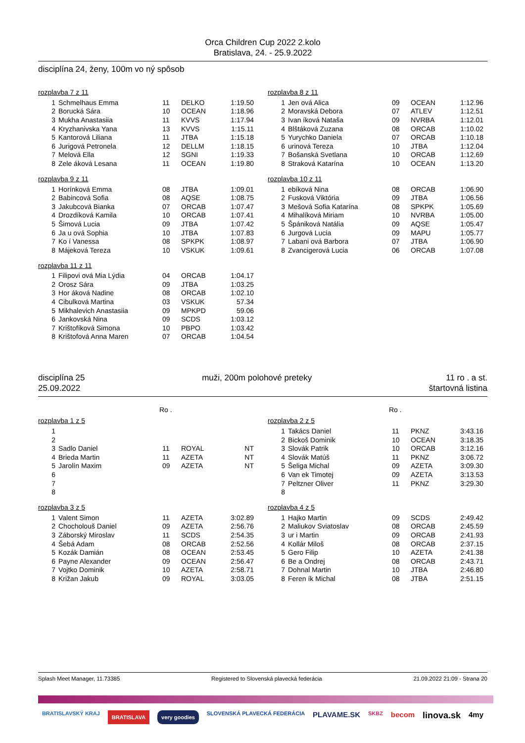Orca Children Cup 2022 2.kolo
Bratislava, 24. - 25.9.2022
disciplína 24, ženy, 100m vo ný spôsob
rozplavba 7 z 11
| 1 | Schmelhaus Emma | 11 | DELKO | 1:19.50 |
| 2 | Borucká Sára | 10 | OCEAN | 1:18.96 |
| 3 | Mukha Anastasiia | 11 | KVVS | 1:17.94 |
| 4 | Kryzhanivska Yana | 13 | KVVS | 1:15.11 |
| 5 | Kantorová Liliana | 11 | JTBA | 1:15.18 |
| 6 | Jurigová Petronela | 12 | DELLM | 1:18.15 |
| 7 | Melová Ella | 12 | SGNI | 1:19.33 |
| 8 | Zele áková Lesana | 11 | OCEAN | 1:19.80 |
rozplavba 9 z 11
| 1 | Horínková Emma | 08 | JTBA | 1:09.01 |
| 2 | Babincová Sofia | 08 | AQSE | 1:08.75 |
| 3 | Jakubcová Bianka | 07 | ORCAB | 1:07.47 |
| 4 | Drozdíková Kamila | 10 | ORCAB | 1:07.41 |
| 5 | Šimová Lucia | 09 | JTBA | 1:07.42 |
| 6 | Ja u ová Sophia | 10 | JTBA | 1:07.83 |
| 7 | Ko í Vanessa | 08 | SPKPK | 1:08.97 |
| 8 | Májeková Tereza | 10 | VSKUK | 1:09.61 |
rozplavba 11 z 11
| 1 | Filipovi ová Mia Lýdia | 04 | ORCAB | 1:04.17 |
| 2 | Orosz Sára | 09 | JTBA | 1:03.25 |
| 3 | Hor áková Nadine | 08 | ORCAB | 1:02.10 |
| 4 | Cibulková Martina | 03 | VSKUK | 57.34 |
| 5 | Mikhalevich Anastasiia | 09 | MPKPD | 59.06 |
| 6 | Jankovská Nina | 09 | SCDS | 1:03.12 |
| 7 | Krištofíková Simona | 10 | PBPO | 1:03.42 |
| 8 | Krištofová Anna Maren | 07 | ORCAB | 1:04.54 |
rozplavba 8 z 11
| 1 | Jen ová Alica | 09 | OCEAN | 1:12.96 |
| 2 | Moravská Debora | 07 | ATLEV | 1:12.51 |
| 3 | Ivan íková Nataša | 09 | NVRBA | 1:12.01 |
| 4 | Blštáková Zuzana | 08 | ORCAB | 1:10.02 |
| 5 | Yurychko Daniela | 07 | ORCAB | 1:10.18 |
| 6 | urinová Tereza | 10 | JTBA | 1:12.04 |
| 7 | Bošanská Svetlana | 10 | ORCAB | 1:12.69 |
| 8 | Straková Katarína | 10 | OCEAN | 1:13.20 |
rozplavba 10 z 11
| 1 | ebíková Nina | 08 | ORCAB | 1:06.90 |
| 2 | Fusková Viktória | 09 | JTBA | 1:06.56 |
| 3 | Mešová Sofia Katarína | 08 | SPKPK | 1:05.69 |
| 4 | Mihalíková Miriam | 10 | NVRBA | 1:05.00 |
| 5 | Špániková Natália | 09 | AQSE | 1:05.47 |
| 6 | Jurgová Lucia | 09 | MAPU | 1:05.77 |
| 7 | Labani ová Barbora | 07 | JTBA | 1:06.90 |
| 8 | Zvancigerová Lucia | 06 | ORCAB | 1:07.08 |
disciplína 25
25.09.2022
muži, 200m polohové preteky 11 ro . a st.
štartovná listina
Ro . Ro .
rozplavba 1 z 5
| 1 | | | | |
| 2 | | | | |
| 3 | Sadlo Daniel | 11 | ROYAL | NT |
| 4 | Brieda Martin | 11 | AZETA | NT |
| 5 | Jarolín Maxim | 09 | AZETA | NT |
| 6 | | | | |
| 7 | | | | |
| 8 | | | | |
rozplavba 3 z 5
| 1 | Valent Simon | 11 | AZETA | 3:02.89 |
| 2 | Chocholouš Daniel | 09 | AZETA | 2:56.76 |
| 3 | Záborský Miroslav | 11 | SCDS | 2:54.35 |
| 4 | Šebá Adam | 08 | ORCAB | 2:52.56 |
| 5 | Kozák Damián | 08 | OCEAN | 2:53.45 |
| 6 | Payne Alexander | 09 | OCEAN | 2:56.47 |
| 7 | Vojtko Dominik | 10 | AZETA | 2:58.71 |
| 8 | Križan Jakub | 09 | ROYAL | 3:03.05 |
rozplavba 2 z 5
| 1 | Takács Daniel | 11 | PKNZ | 3:43.16 |
| 2 | Bickoš Dominik | 10 | OCEAN | 3:18.35 |
| 3 | Slovák Patrik | 10 | ORCAB | 3:12.16 |
| 4 | Slovák Matúš | 11 | PKNZ | 3:06.72 |
| 5 | Šeliga Michal | 09 | AZETA | 3:09.30 |
| 6 | Van ek Timotej | 09 | AZETA | 3:13.53 |
| 7 | Peltzner Oliver | 11 | PKNZ | 3:29.30 |
| 8 | | | | |
rozplavba 4 z 5
| 1 | Hajko Martin | 09 | SCDS | 2:49.42 |
| 2 | Maliukov Sviatoslav | 08 | ORCAB | 2:45.59 |
| 3 | ur i Martin | 09 | ORCAB | 2:41.93 |
| 4 | Kollár Miloš | 08 | ORCAB | 2:37.15 |
| 5 | Gero Filip | 10 | AZETA | 2:41.38 |
| 6 | Be a Ondrej | 08 | ORCAB | 2:43.71 |
| 7 | Dohnal Martin | 10 | JTBA | 2:46.80 |
| 8 | Feren ík Michal | 08 | JTBA | 2:51.15 |
Splash Meet Manager, 11.73385 Registered to Slovenská plavecká federácia 21.09.2022 21:09 - Strana 20
BRATISLAVSKÝ KRAJ BRATISLAVA very goodies SLOVENSKÁ PLAVECKÁ FEDERÁCIA PLAVAME.SK SKBZ becom linova.sk 4my